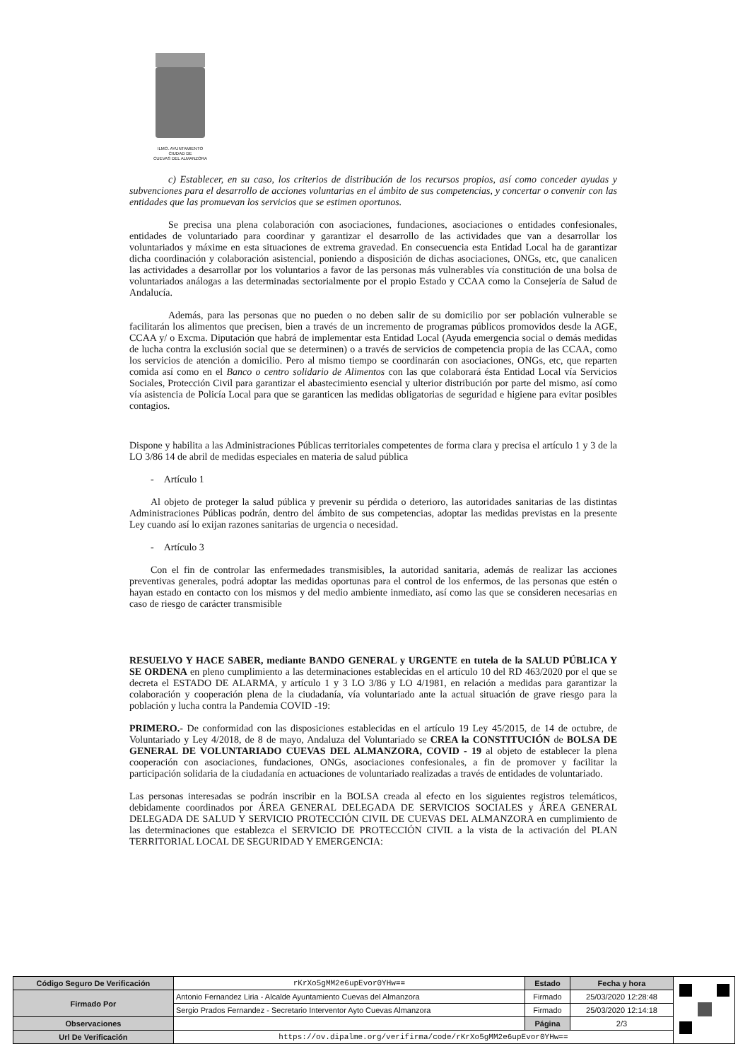ILMO. AYUNTAMIENTO
CIUDAD DE
CUEVAS DEL ALMANZORA
c) Establecer, en su caso, los criterios de distribución de los recursos propios, así como conceder ayudas y subvenciones para el desarrollo de acciones voluntarias en el ámbito de sus competencias, y concertar o convenir con las entidades que las promuevan los servicios que se estimen oportunos.
Se precisa una plena colaboración con asociaciones, fundaciones, asociaciones o entidades confesionales, entidades de voluntariado para coordinar y garantizar el desarrollo de las actividades que van a desarrollar los voluntariados y máxime en esta situaciones de extrema gravedad. En consecuencia esta Entidad Local ha de garantizar dicha coordinación y colaboración asistencial, poniendo a disposición de dichas asociaciones, ONGs, etc, que canalicen las actividades a desarrollar por los voluntarios a favor de las personas más vulnerables vía constitución de una bolsa de voluntariados análogas a las determinadas sectorialmente por el propio Estado y CCAA como la Consejería de Salud de Andalucía.
Además, para las personas que no pueden o no deben salir de su domicilio por ser población vulnerable se facilitarán los alimentos que precisen, bien a través de un incremento de programas públicos promovidos desde la AGE, CCAA y/ o Excma. Diputación que habrá de implementar esta Entidad Local (Ayuda emergencia social o demás medidas de lucha contra la exclusión social que se determinen) o a través de servicios de competencia propia de las CCAA, como los servicios de atención a domicilio. Pero al mismo tiempo se coordinarán con asociaciones, ONGs, etc, que reparten comida así como en el Banco o centro solidario de Alimentos con las que colaborará ésta Entidad Local vía Servicios Sociales, Protección Civil para garantizar el abastecimiento esencial y ulterior distribución por parte del mismo, así como vía asistencia de Policía Local para que se garanticen las medidas obligatorias de seguridad e higiene para evitar posibles contagios.
Dispone y habilita a las Administraciones Públicas territoriales competentes de forma clara y precisa el artículo 1 y 3 de la LO 3/86 14 de abril de medidas especiales en materia de salud pública
- Artículo 1
Al objeto de proteger la salud pública y prevenir su pérdida o deterioro, las autoridades sanitarias de las distintas Administraciones Públicas podrán, dentro del ámbito de sus competencias, adoptar las medidas previstas en la presente Ley cuando así lo exijan razones sanitarias de urgencia o necesidad.
- Artículo 3
Con el fin de controlar las enfermedades transmisibles, la autoridad sanitaria, además de realizar las acciones preventivas generales, podrá adoptar las medidas oportunas para el control de los enfermos, de las personas que estén o hayan estado en contacto con los mismos y del medio ambiente inmediato, así como las que se consideren necesarias en caso de riesgo de carácter transmisible
RESUELVO Y HACE SABER, mediante BANDO GENERAL y URGENTE en tutela de la SALUD PÚBLICA Y SE ORDENA en pleno cumplimiento a las determinaciones establecidas en el artículo 10 del RD 463/2020 por el que se decreta el ESTADO DE ALARMA, y artículo 1 y 3 LO 3/86 y LO 4/1981, en relación a medidas para garantizar la colaboración y cooperación plena de la ciudadanía, vía voluntariado ante la actual situación de grave riesgo para la población y lucha contra la Pandemia COVID -19:
PRIMERO.- De conformidad con las disposiciones establecidas en el artículo 19 Ley 45/2015, de 14 de octubre, de Voluntariado y Ley 4/2018, de 8 de mayo, Andaluza del Voluntariado se CREA la CONSTITUCIÓN de BOLSA DE GENERAL DE VOLUNTARIADO CUEVAS DEL ALMANZORA, COVID - 19 al objeto de establecer la plena cooperación con asociaciones, fundaciones, ONGs, asociaciones confesionales, a fin de promover y facilitar la participación solidaria de la ciudadanía en actuaciones de voluntariado realizadas a través de entidades de voluntariado.
Las personas interesadas se podrán inscribir en la BOLSA creada al efecto en los siguientes registros telemáticos, debidamente coordinados por ÁREA GENERAL DELEGADA DE SERVICIOS SOCIALES y ÁREA GENERAL DELEGADA DE SALUD Y SERVICIO PROTECCIÓN CIVIL DE CUEVAS DEL ALMANZORA en cumplimiento de las determinaciones que establezca el SERVICIO DE PROTECCIÓN CIVIL a la vista de la activación del PLAN TERRITORIAL LOCAL DE SEGURIDAD Y EMERGENCIA:
| Código Seguro De Verificación | rKrXo5gMM2e6upEvor0YHw== | Estado | Fecha y hora | |
| Firmado Por | Antonio Fernandez Liria - Alcalde Ayuntamiento Cuevas del Almanzora | Firmado | 25/03/2020 12:28:48 | |
| | Sergio Prados Fernandez - Secretario Interventor Ayto Cuevas Almanzora | Firmado | 25/03/2020 12:14:18 | |
| Observaciones | | Página | 2/3 | |
| Url De Verificación | https://ov.dipalme.org/verifirma/code/rKrXo5gMM2e6upEvor0YHw== | | | |